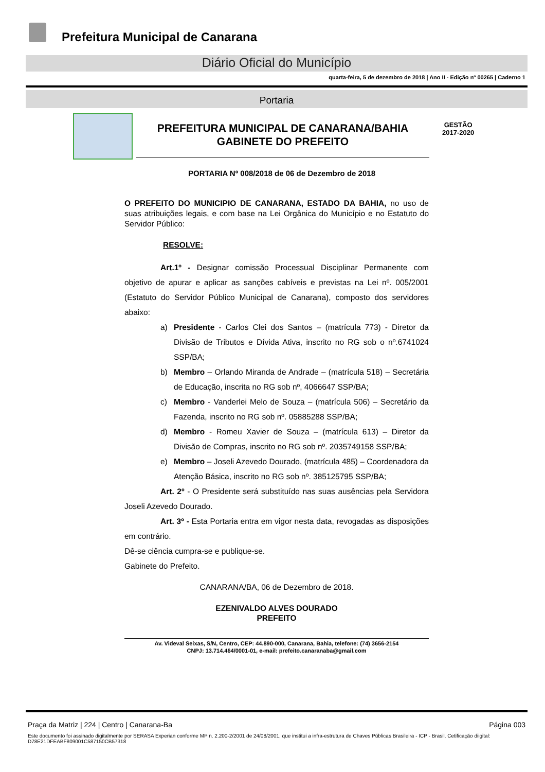Prefeitura Municipal de Canarana
Diário Oficial do Município
quarta-feira, 5 de dezembro de 2018 | Ano II - Edição nº 00265 | Caderno 1
Portaria
PREFEITURA MUNICIPAL DE CANARANA/BAHIA
GABINETE DO PREFEITO
GESTÃO
2017-2020
PORTARIA Nº 008/2018 de 06 de Dezembro de 2018
O PREFEITO DO MUNICIPIO DE CANARANA, ESTADO DA BAHIA, no uso de suas atribuições legais, e com base na Lei Orgânica do Município e no Estatuto do Servidor Público:
RESOLVE:
Art.1º - Designar comissão Processual Disciplinar Permanente com objetivo de apurar e aplicar as sanções cabíveis e previstas na Lei nº. 005/2001 (Estatuto do Servidor Público Municipal de Canarana), composto dos servidores abaixo:
a) Presidente - Carlos Clei dos Santos – (matrícula 773) - Diretor da Divisão de Tributos e Dívida Ativa, inscrito no RG sob o nº.6741024 SSP/BA;
b) Membro – Orlando Miranda de Andrade – (matrícula 518) – Secretária de Educação, inscrita no RG sob nº, 4066647 SSP/BA;
c) Membro - Vanderlei Melo de Souza – (matrícula 506) – Secretário da Fazenda, inscrito no RG sob nº. 05885288 SSP/BA;
d) Membro - Romeu Xavier de Souza – (matrícula 613) – Diretor da Divisão de Compras, inscrito no RG sob nº. 2035749158 SSP/BA;
e) Membro – Joseli Azevedo Dourado, (matrícula 485) – Coordenadora da Atenção Básica, inscrito no RG sob nº. 385125795 SSP/BA;
Art. 2º - O Presidente será substituído nas suas ausências pela Servidora Joseli Azevedo Dourado.
Art. 3º - Esta Portaria entra em vigor nesta data, revogadas as disposições em contrário.
Dê-se ciência cumpra-se e publique-se.
Gabinete do Prefeito.
CANARANA/BA, 06 de Dezembro de 2018.
EZENIVALDO ALVES DOURADO
PREFEITO
Av. Videval Seixas, S/N, Centro, CEP: 44.890-000, Canarana, Bahia, telefone: (74) 3656-2154
CNPJ: 13.714.464/0001-01, e-mail: prefeito.canaranaba@gmail.com
Praça da Matriz | 224 | Centro | Canarana-Ba Página 003
Este documento foi assinado digitalmente por SERASA Experian conforme MP n. 2.200-2/2001 de 24/08/2001, que institui a infra-estrutura de Chaves Públicas Brasileira - ICP - Brasil. Cetificação diigital: D78E21DFEABF809001C587150CB57318